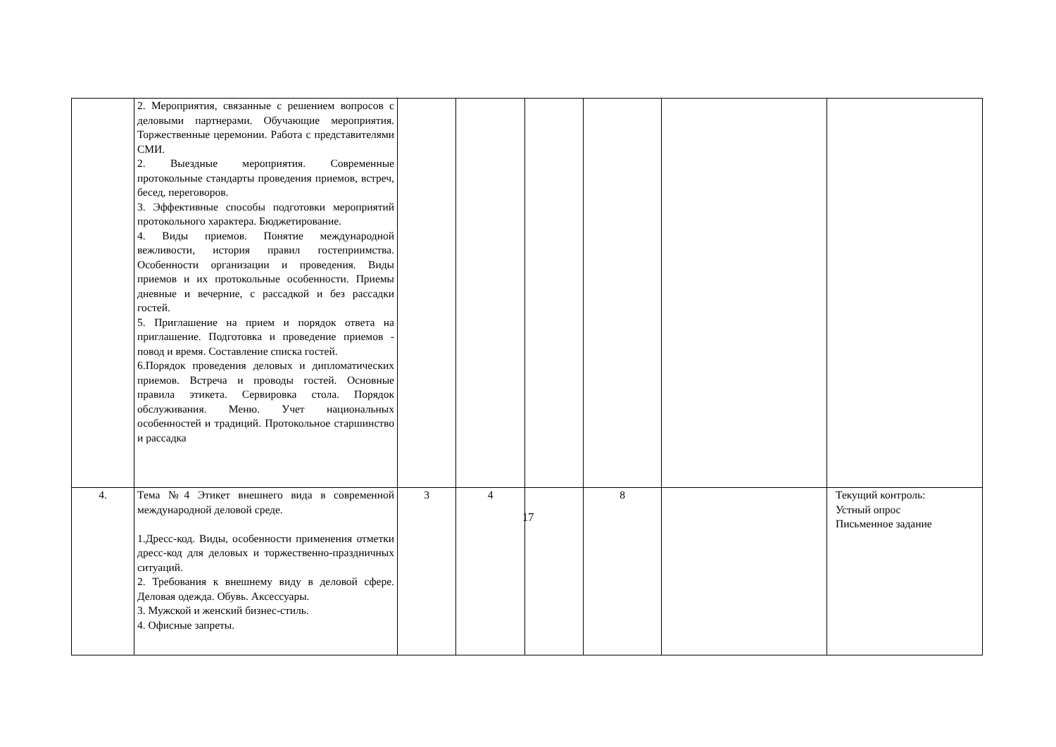| | 2. Мероприятия, связанные с решением вопросов с деловыми партнерами. Обучающие мероприятия. Торжественные церемонии. Работа с представителями СМИ. 2. Выездные мероприятия. Современные протокольные стандарты проведения приемов, встреч, бесед, переговоров. 3. Эффективные способы подготовки мероприятий протокольного характера. Бюджетирование. 4. Виды приемов. Понятие международной вежливости, история правил гостеприимства. Особенности организации и проведения. Виды приемов и их протокольные особенности. Приемы дневные и вечерние, с рассадкой и без рассадки гостей. 5. Приглашение на прием и порядок ответа на приглашение. Подготовка и проведение приемов - повод и время. Составление списка гостей. 6.Порядок проведения деловых и дипломатических приемов. Встреча и проводы гостей. Основные правила этикета. Сервировка стола. Порядок обслуживания. Меню. Учет национальных особенностей и традиций. Протокольное старшинство и рассадка | | | | | | |
| 4. | Тема №4 Этикет внешнего вида в современной международной деловой среде. 1.Дресс-код. Виды, особенности применения отметки дресс-код для деловых и торжественно-праздничных ситуаций. 2. Требования к внешнему виду в деловой сфере. Деловая одежда. Обувь. Аксессуары. 3. Мужской и женский бизнес-стиль. 4. Офисные запреты. | 3 | 4 | | 8 | | Текущий контроль: Устный опрос Письменное задание |
17